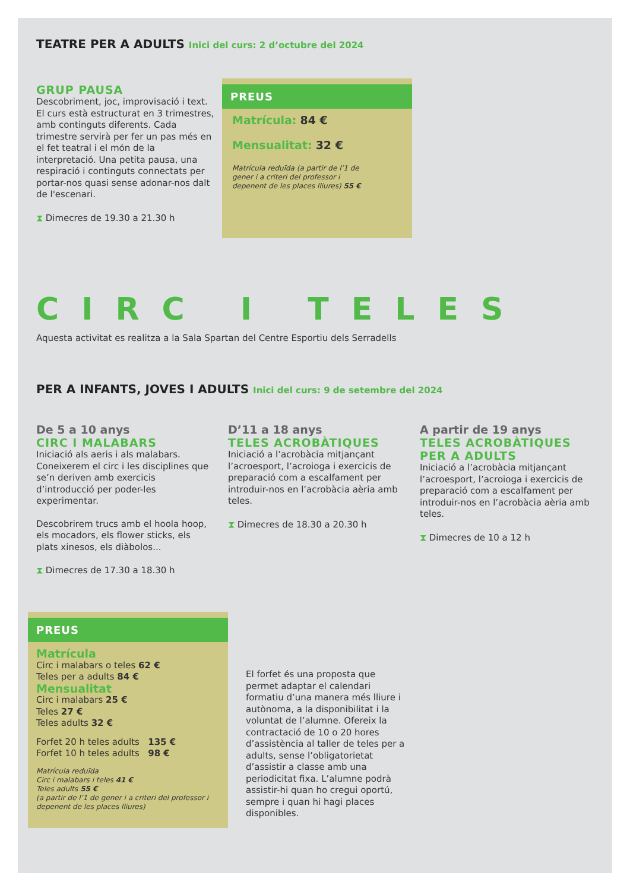TEATRE PER A ADULTS Inici del curs: 2 d’octubre del 2024
GRUP PAUSA
Descobriment, joc, improvisació i text. El curs està estructurat en 3 trimestres, amb continguts diferents. Cada trimestre servirà per fer un pas més en el fet teatral i el món de la interpretació. Una petita pausa, una respiració i continguts connectats per portar-nos quasi sense adonar-nos dalt de l'escenari.
⧗ Dimecres de 19.30 a 21.30 h
PREUS
Matrícula: 84 €
Mensualitat: 32 €
Matrícula reduïda (a partir de l’1 de gener i a criteri del professor i depenent de les places lliures) 55 €
CIRC I TELES
Aquesta activitat es realitza a la Sala Spartan del Centre Esportiu dels Serradells
PER A INFANTS, JOVES I ADULTS Inici del curs: 9 de setembre del 2024
De 5 a 10 anys
CIRC I MALABARS
Iniciació als aeris i als malabars. Coneixerem el circ i les disciplines que se’n deriven amb exercicis d’introducció per poder-les experimentar.
Descobrirem trucs amb el hoola hoop, els mocadors, els flower sticks, els plats xinesos, els diàbolos...
⧗ Dimecres de 17.30 a 18.30 h
D’11 a 18 anys
TELES ACROBÀTIQUES
Iniciació a l’acrobàcia mitjançant l’acroesport, l’acroioga i exercicis de preparació com a escalfament per introduir-nos en l’acrobàcia aèria amb teles.
⧗ Dimecres de 18.30 a 20.30 h
A partir de 19 anys
TELES ACROBÀTIQUES PER A ADULTS
Iniciació a l’acrobàcia mitjançant l’acroesport, l’acroioga i exercicis de preparació com a escalfament per introduir-nos en l’acrobàcia aèria amb teles.
⧗ Dimecres de 10 a 12 h
PREUS
Matrícula
Circ i malabars o teles 62 €
Teles per a adults 84 €
Mensualitat
Circ i malabars 25 €
Teles 27 €
Teles adults 32 €
Forfet 20 h teles adults 135 €
Forfet 10 h teles adults 98 €
Matrícula reduïda
Circ i malabars i teles 41 €
Teles adults 55 €
(a partir de l’1 de gener i a criteri del professor i depenent de les places lliures)
El forfet és una proposta que permet adaptar el calendari formatiu d’una manera més lliure i autònoma, a la disponibilitat i la voluntat de l’alumne. Ofereix la contractació de 10 o 20 hores d’assistència al taller de teles per a adults, sense l’obligatorietat d’assistir a classe amb una periodicitat fixa. L’alumne podrà assistir-hi quan ho cregui oportú, sempre i quan hi hagi places disponibles.